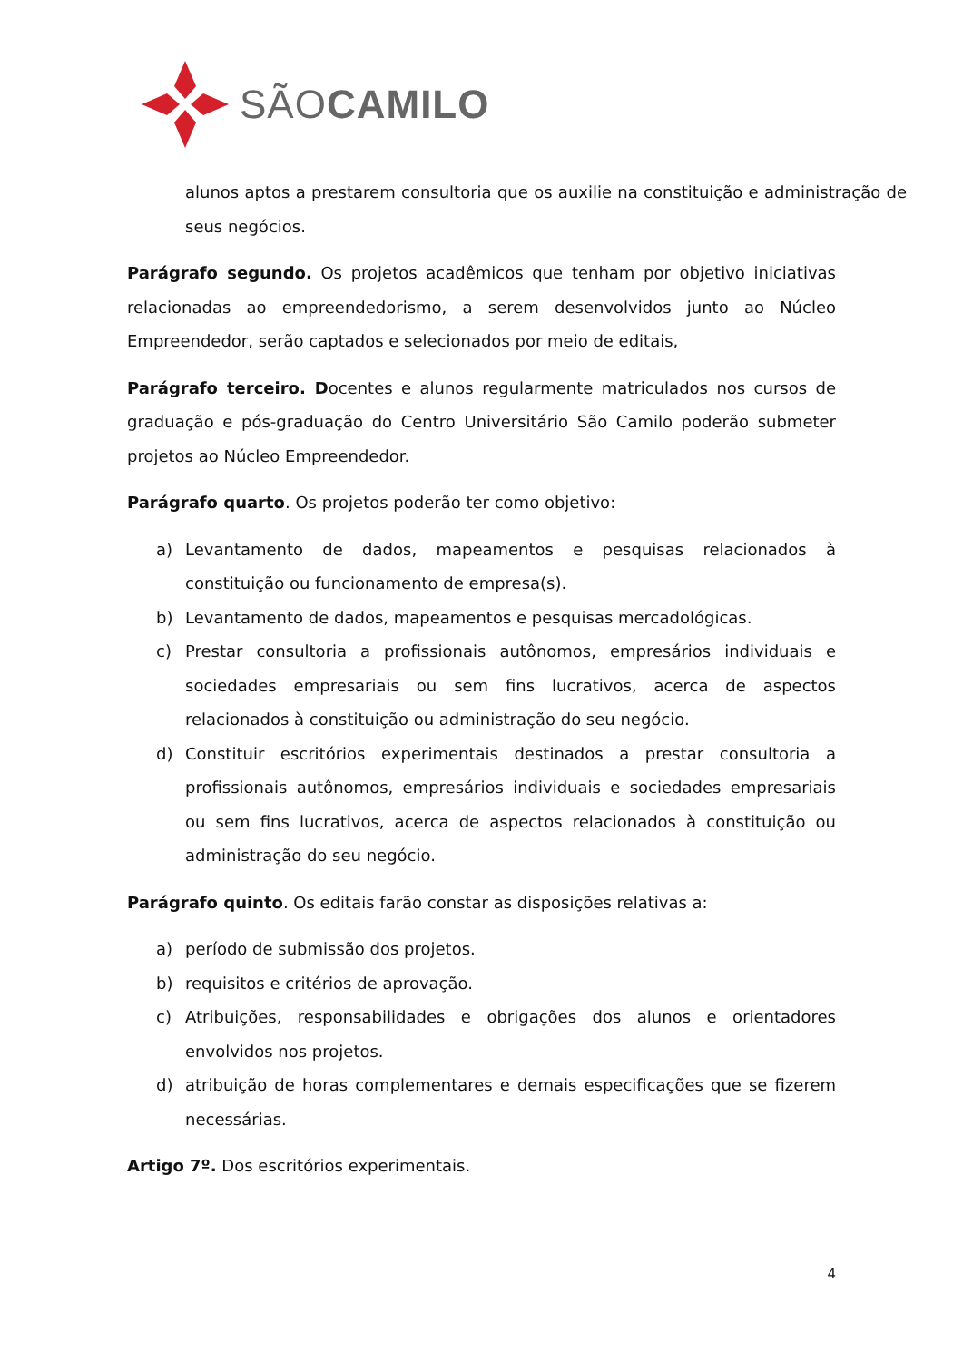SÃOCAMILO
alunos aptos a prestarem consultoria que os auxilie na constituição e administração de seus negócios.
Parágrafo segundo. Os projetos acadêmicos que tenham por objetivo iniciativas relacionadas ao empreendedorismo, a serem desenvolvidos junto ao Núcleo Empreendedor, serão captados e selecionados por meio de editais,
Parágrafo terceiro. Docentes e alunos regularmente matriculados nos cursos de graduação e pós-graduação do Centro Universitário São Camilo poderão submeter projetos ao Núcleo Empreendedor.
Parágrafo quarto. Os projetos poderão ter como objetivo:
a) Levantamento de dados, mapeamentos e pesquisas relacionados à constituição ou funcionamento de empresa(s).
b) Levantamento de dados, mapeamentos e pesquisas mercadológicas.
c) Prestar consultoria a profissionais autônomos, empresários individuais e sociedades empresariais ou sem fins lucrativos, acerca de aspectos relacionados à constituição ou administração do seu negócio.
d) Constituir escritórios experimentais destinados a prestar consultoria a profissionais autônomos, empresários individuais e sociedades empresariais ou sem fins lucrativos, acerca de aspectos relacionados à constituição ou administração do seu negócio.
Parágrafo quinto. Os editais farão constar as disposições relativas a:
a) período de submissão dos projetos.
b) requisitos e critérios de aprovação.
c) Atribuições, responsabilidades e obrigações dos alunos e orientadores envolvidos nos projetos.
d) atribuição de horas complementares e demais especificações que se fizerem necessárias.
Artigo 7º. Dos escritórios experimentais.
4